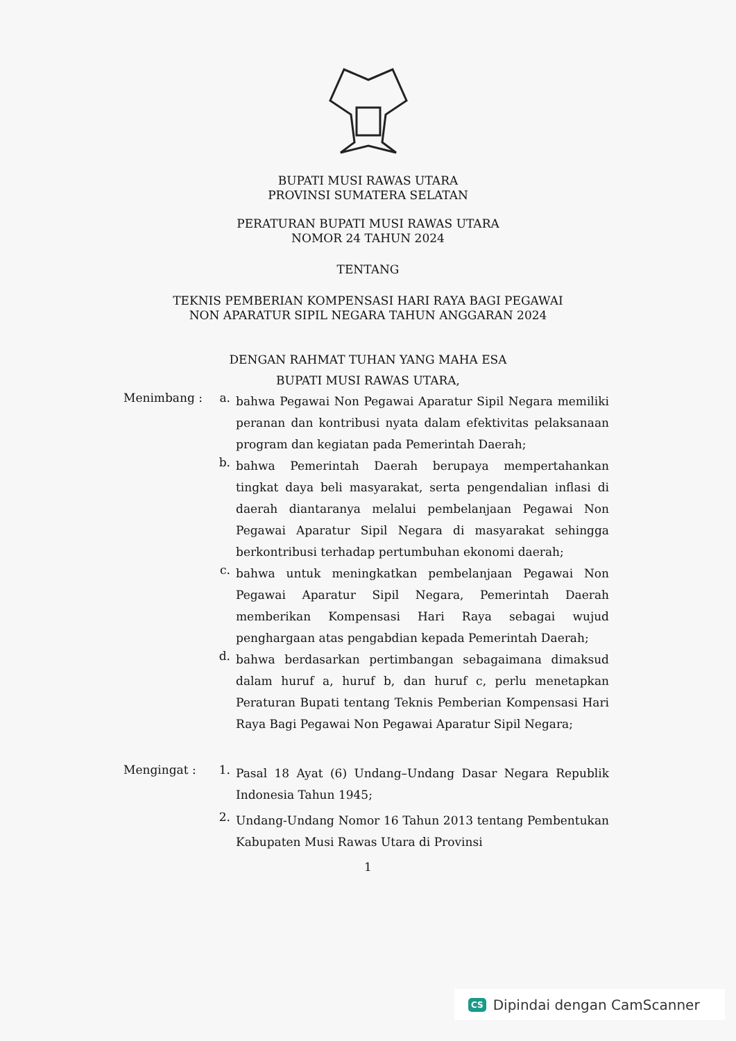BUPATI MUSI RAWAS UTARA
PROVINSI SUMATERA SELATAN
PERATURAN BUPATI MUSI RAWAS UTARA
NOMOR 24 TAHUN 2024
TENTANG
TEKNIS PEMBERIAN KOMPENSASI HARI RAYA BAGI PEGAWAI
NON APARATUR SIPIL NEGARA TAHUN ANGGARAN 2024
DENGAN RAHMAT TUHAN YANG MAHA ESA
BUPATI MUSI RAWAS UTARA,
Menimbang : a.
bahwa Pegawai Non Pegawai Aparatur Sipil Negara memiliki peranan dan kontribusi nyata dalam efektivitas pelaksanaan program dan kegiatan pada Pemerintah Daerah;
b.
bahwa Pemerintah Daerah berupaya mempertahankan tingkat daya beli masyarakat, serta pengendalian inflasi di daerah diantaranya melalui pembelanjaan Pegawai Non Pegawai Aparatur Sipil Negara di masyarakat sehingga berkontribusi terhadap pertumbuhan ekonomi daerah;
c.
bahwa untuk meningkatkan pembelanjaan Pegawai Non Pegawai Aparatur Sipil Negara, Pemerintah Daerah memberikan Kompensasi Hari Raya sebagai wujud penghargaan atas pengabdian kepada Pemerintah Daerah;
d.
bahwa berdasarkan pertimbangan sebagaimana dimaksud dalam huruf a, huruf b, dan huruf c, perlu menetapkan Peraturan Bupati tentang Teknis Pemberian Kompensasi Hari Raya Bagi Pegawai Non Pegawai Aparatur Sipil Negara;
Mengingat : 1.
Pasal 18 Ayat (6) Undang–Undang Dasar Negara Republik Indonesia Tahun 1945;
2.
Undang-Undang Nomor 16 Tahun 2013 tentang Pembentukan Kabupaten Musi Rawas Utara di Provinsi
1
CS Dipindai dengan CamScanner